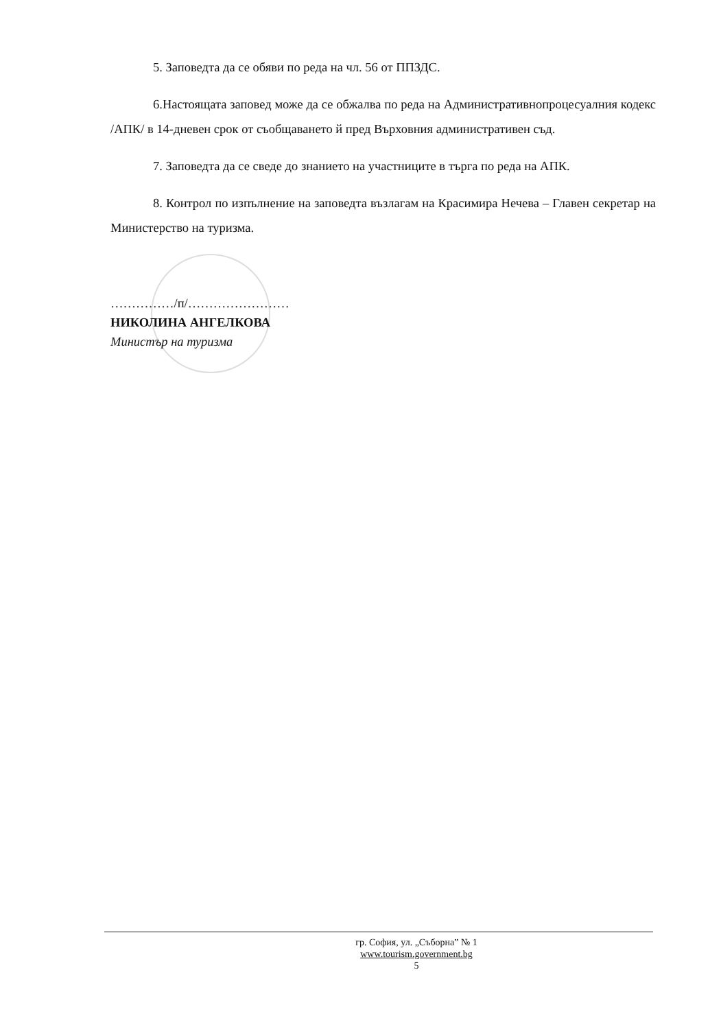5. Заповедта да се обяви по реда на чл. 56 от ППЗДС.
6.Настоящата заповед може да се обжалва по реда на Административнопроцесуалния кодекс /АПК/ в 14-дневен срок от съобщаването й пред Върховния административен съд.
7. Заповедта да се сведе до знанието на участниците в търга по реда на АПК.
8. Контрол по изпълнение на заповедта възлагам на Красимира Нечева – Главен секретар на Министерство на туризма.
……………/п/……………………
НИКОЛИНА АНГЕЛКОВА
Министър на туризма
гр. София, ул. „Съборна” № 1
www.tourism.government.bg
5